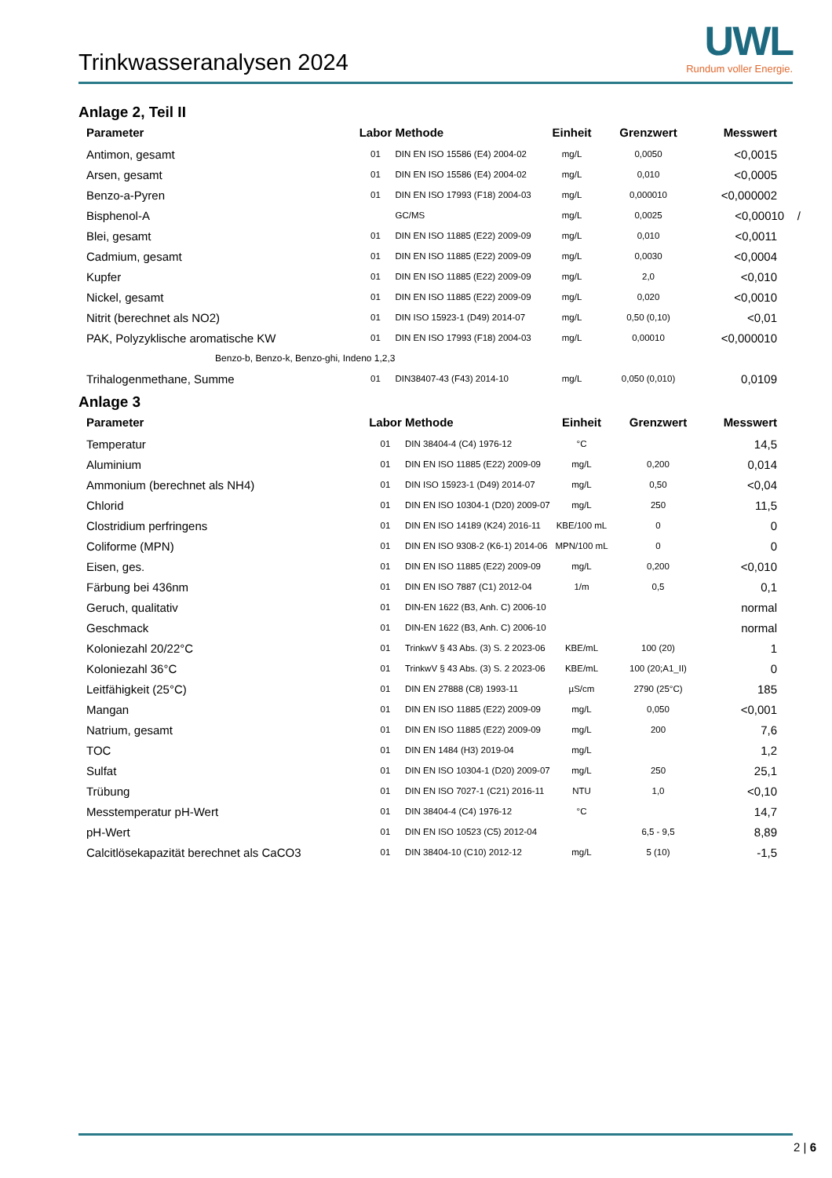Trinkwasseranalysen 2024
UWL
Rundum voller Energie.
Anlage 2, Teil II
| Parameter | Labor | Methode | Einheit | Grenzwert | Messwert |
| --- | --- | --- | --- | --- | --- |
| Antimon, gesamt | 01 | DIN EN ISO 15586 (E4) 2004-02 | mg/L | 0,0050 | <0,0015 |
| Arsen, gesamt | 01 | DIN EN ISO 15586 (E4) 2004-02 | mg/L | 0,010 | <0,0005 |
| Benzo-a-Pyren | 01 | DIN EN ISO 17993 (F18) 2004-03 | mg/L | 0,000010 | <0,000002 |
| Bisphenol-A | | GC/MS | mg/L | 0,0025 | <0,00010 / |
| Blei, gesamt | 01 | DIN EN ISO 11885 (E22) 2009-09 | mg/L | 0,010 | <0,0011 |
| Cadmium, gesamt | 01 | DIN EN ISO 11885 (E22) 2009-09 | mg/L | 0,0030 | <0,0004 |
| Kupfer | 01 | DIN EN ISO 11885 (E22) 2009-09 | mg/L | 2,0 | <0,010 |
| Nickel, gesamt | 01 | DIN EN ISO 11885 (E22) 2009-09 | mg/L | 0,020 | <0,0010 |
| Nitrit (berechnet als NO2) | 01 | DIN ISO 15923-1 (D49) 2014-07 | mg/L | 0,50 (0,10) | <0,01 |
| PAK, Polyzyklische aromatische KW | 01 | DIN EN ISO 17993 (F18) 2004-03 | mg/L | 0,00010 | <0,000010 |
| Benzo-b, Benzo-k, Benzo-ghi, Indeno 1,2,3 | | | | | |
| Trihalogenmethane, Summe | 01 | DIN38407-43 (F43) 2014-10 | mg/L | 0,050 (0,010) | 0,0109 |
Anlage 3
| Parameter | Labor | Methode | Einheit | Grenzwert | Messwert |
| --- | --- | --- | --- | --- | --- |
| Temperatur | 01 | DIN 38404-4 (C4) 1976-12 | °C | | 14,5 |
| Aluminium | 01 | DIN EN ISO 11885 (E22) 2009-09 | mg/L | 0,200 | 0,014 |
| Ammonium (berechnet als NH4) | 01 | DIN ISO 15923-1 (D49) 2014-07 | mg/L | 0,50 | <0,04 |
| Chlorid | 01 | DIN EN ISO 10304-1 (D20) 2009-07 | mg/L | 250 | 11,5 |
| Clostridium perfringens | 01 | DIN EN ISO 14189 (K24) 2016-11 | KBE/100 mL | 0 | 0 |
| Coliforme (MPN) | 01 | DIN EN ISO 9308-2 (K6-1) 2014-06 | MPN/100 mL | 0 | 0 |
| Eisen, ges. | 01 | DIN EN ISO 11885 (E22) 2009-09 | mg/L | 0,200 | <0,010 |
| Färbung bei 436nm | 01 | DIN EN ISO 7887 (C1) 2012-04 | 1/m | 0,5 | 0,1 |
| Geruch, qualitativ | 01 | DIN-EN 1622 (B3, Anh. C) 2006-10 | | | normal |
| Geschmack | 01 | DIN-EN 1622 (B3, Anh. C) 2006-10 | | | normal |
| Koloniezahl 20/22°C | 01 | TrinkwV § 43 Abs. (3) S. 2 2023-06 | KBE/mL | 100 (20) | 1 |
| Koloniezahl 36°C | 01 | TrinkwV § 43 Abs. (3) S. 2 2023-06 | KBE/mL | 100 (20;A1_II) | 0 |
| Leitfähigkeit (25°C) | 01 | DIN EN 27888 (C8) 1993-11 | µS/cm | 2790 (25°C) | 185 |
| Mangan | 01 | DIN EN ISO 11885 (E22) 2009-09 | mg/L | 0,050 | <0,001 |
| Natrium, gesamt | 01 | DIN EN ISO 11885 (E22) 2009-09 | mg/L | 200 | 7,6 |
| TOC | 01 | DIN EN 1484 (H3) 2019-04 | mg/L | | 1,2 |
| Sulfat | 01 | DIN EN ISO 10304-1 (D20) 2009-07 | mg/L | 250 | 25,1 |
| Trübung | 01 | DIN EN ISO 7027-1 (C21) 2016-11 | NTU | 1,0 | <0,10 |
| Messtemperatur pH-Wert | 01 | DIN 38404-4 (C4) 1976-12 | °C | | 14,7 |
| pH-Wert | 01 | DIN EN ISO 10523 (C5) 2012-04 | | 6,5 - 9,5 | 8,89 |
| Calcitlösekapazität berechnet als CaCO3 | 01 | DIN 38404-10 (C10) 2012-12 | mg/L | 5 (10) | -1,5 |
2 | 6